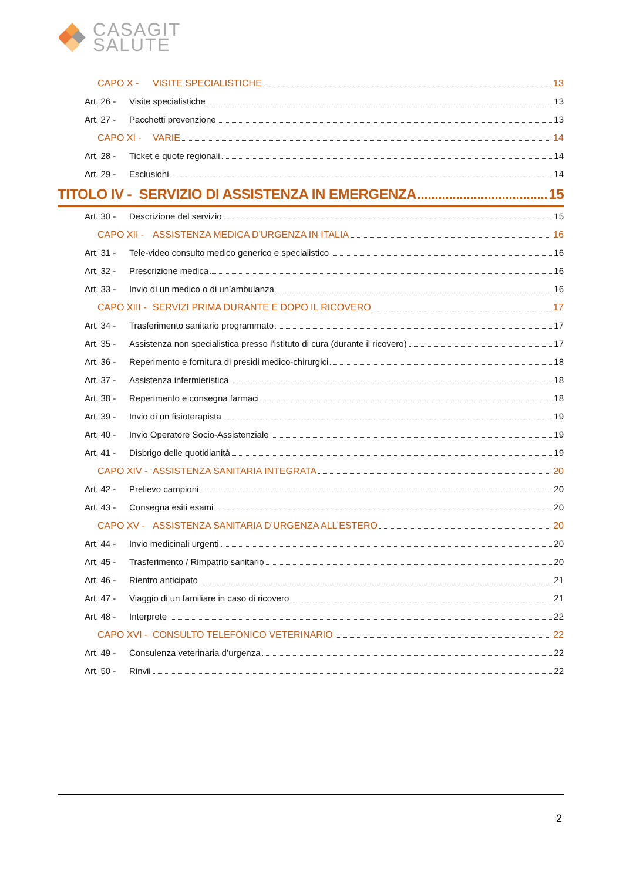CASAGIT
SALUTE
CAPO X - VISITE SPECIALISTICHE 13
Art. 26 - Visite specialistiche 13
Art. 27 - Pacchetti prevenzione 13
CAPO XI - VARIE 14
Art. 28 - Ticket e quote regionali 14
Art. 29 - Esclusioni 14
TITOLO IV - SERVIZIO DI ASSISTENZA IN EMERGENZA 15
Art. 30 - Descrizione del servizio 15
CAPO XII - ASSISTENZA MEDICA D’URGENZA IN ITALIA 16
Art. 31 - Tele-video consulto medico generico e specialistico 16
Art. 32 - Prescrizione medica 16
Art. 33 - Invio di un medico o di un’ambulanza 16
CAPO XIII - SERVIZI PRIMA DURANTE E DOPO IL RICOVERO 17
Art. 34 - Trasferimento sanitario programmato 17
Art. 35 - Assistenza non specialistica presso l’istituto di cura (durante il ricovero) 17
Art. 36 - Reperimento e fornitura di presidi medico-chirurgici 18
Art. 37 - Assistenza infermieristica 18
Art. 38 - Reperimento e consegna farmaci 18
Art. 39 - Invio di un fisioterapista 19
Art. 40 - Invio Operatore Socio-Assistenziale 19
Art. 41 - Disbrigo delle quotidianità 19
CAPO XIV - ASSISTENZA SANITARIA INTEGRATA 20
Art. 42 - Prelievo campioni 20
Art. 43 - Consegna esiti esami 20
CAPO XV - ASSISTENZA SANITARIA D’URGENZA ALL’ESTERO 20
Art. 44 - Invio medicinali urgenti 20
Art. 45 - Trasferimento / Rimpatrio sanitario 20
Art. 46 - Rientro anticipato 21
Art. 47 - Viaggio di un familiare in caso di ricovero 21
Art. 48 - Interprete 22
CAPO XVI - CONSULTO TELEFONICO VETERINARIO 22
Art. 49 - Consulenza veterinaria d’urgenza 22
Art. 50 - Rinvii 22
2